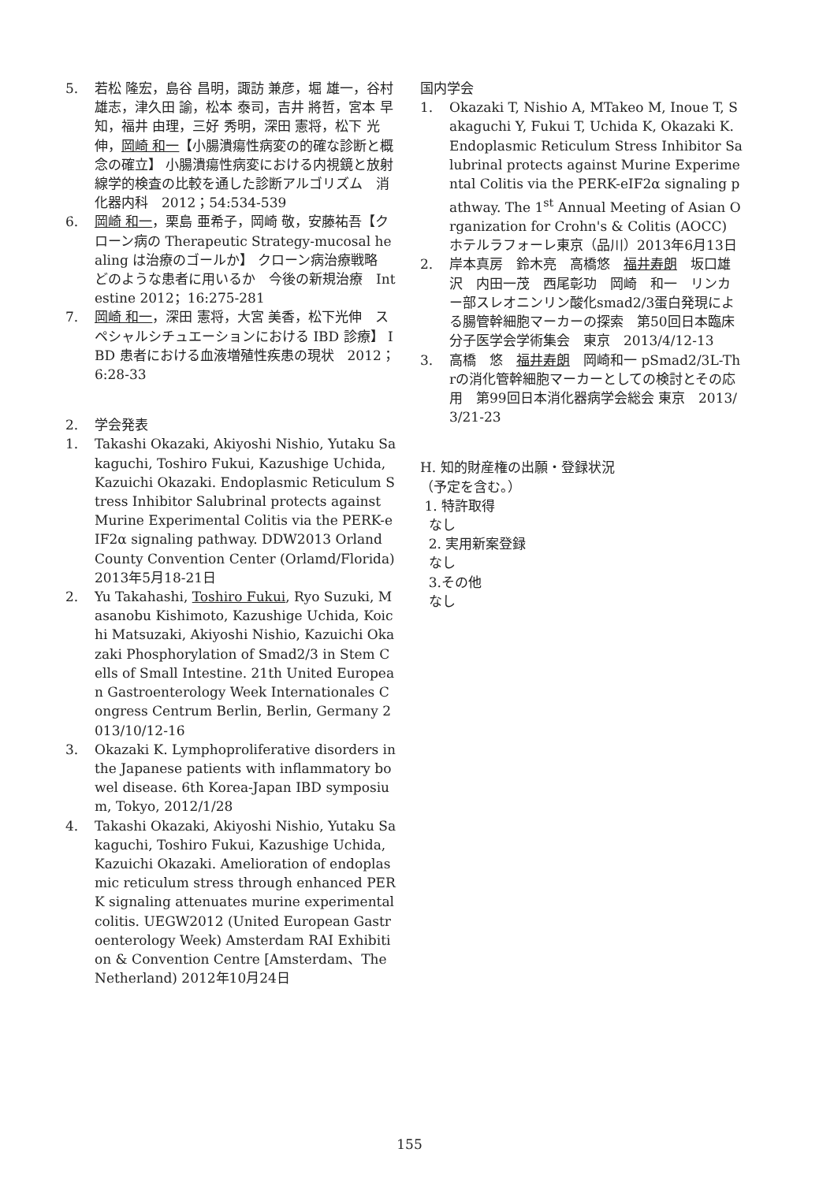5. 若松 隆宏，島谷 昌明，諏訪 兼彦，堀 雄一，谷村 雄志，津久田 諭，松本 泰司，吉井 將哲，宮本 早知，福井 由理，三好 秀明，深田 憲将，松下 光伸，岡崎 和一【小腸潰瘍性病変の的確な診断と概念の確立】 小腸潰瘍性病変における内視鏡と放射線学的検査の比較を通した診断アルゴリズム　消化器内科　2012；54:534-539
6. 岡崎 和一，栗島 亜希子，岡崎 敬，安藤祐吾【クローン病の Therapeutic Strategy-mucosal healing は治療のゴールか】 クローン病治療戦略　どのような患者に用いるか　今後の新規治療　Intestine 2012；16:275-281
7. 岡崎 和一，深田 憲将，大宮 美香，松下光伸　スペシャルシチュエーションにおける IBD 診療】 IBD 患者における血液増殖性疾患の現状　2012；6:28-33
2. 学会発表
1. Takashi Okazaki, Akiyoshi Nishio, Yutaku Sakaguchi, Toshiro Fukui, Kazushige Uchida, Kazuichi Okazaki. Endoplasmic Reticulum Stress Inhibitor Salubrinal protects against Murine Experimental Colitis via the PERK-eIF2α signaling pathway. DDW2013 Orland County Convention Center (Orlamd/Florida) 2013年5月18-21日
2. Yu Takahashi, Toshiro Fukui, Ryo Suzuki, Masanobu Kishimoto, Kazushige Uchida, Koichi Matsuzaki, Akiyoshi Nishio, Kazuichi Okazaki Phosphorylation of Smad2/3 in Stem Cells of Small Intestine. 21th United European Gastroenterology Week Internationales Congress Centrum Berlin, Berlin, Germany 2013/10/12-16
3. Okazaki K. Lymphoproliferative disorders in the Japanese patients with inflammatory bowel disease. 6th Korea-Japan IBD symposium, Tokyo, 2012/1/28
4. Takashi Okazaki, Akiyoshi Nishio, Yutaku Sakaguchi, Toshiro Fukui, Kazushige Uchida, Kazuichi Okazaki. Amelioration of endoplasmic reticulum stress through enhanced PERK signaling attenuates murine experimental colitis. UEGW2012 (United European Gastroenterology Week) Amsterdam RAI Exhibition & Convention Centre [Amsterdam、The Netherland) 2012年10月24日
国内学会
1. Okazaki T, Nishio A, MTakeo M, Inoue T, Sakaguchi Y, Fukui T, Uchida K, Okazaki K. Endoplasmic Reticulum Stress Inhibitor Salubrinal protects against Murine Experimental Colitis via the PERK-eIF2α signaling pathway. The 1<sup>st</sup> Annual Meeting of Asian Organization for Crohn's & Colitis (AOCC) ホテルラフォーレ東京（品川）2013年6月13日
2. 岸本真房　鈴木亮　高橋悠　福井寿朗　坂口雄沢　内田一茂　西尾彰功　岡崎　和一　リンカー部スレオニンリン酸化smad2/3蛋白発現による腸管幹細胞マーカーの探索　第50回日本臨床分子医学会学術集会　東京　2013/4/12-13
3. 高橋　悠　福井寿朗　岡崎和一 pSmad2/3L-Thrの消化管幹細胞マーカーとしての検討とその応用　第99回日本消化器病学会総会 東京　2013/3/21-23
H. 知的財産権の出願・登録状況
（予定を含む。）
1. 特許取得
なし
2. 実用新案登録
なし
3.その他
なし
155